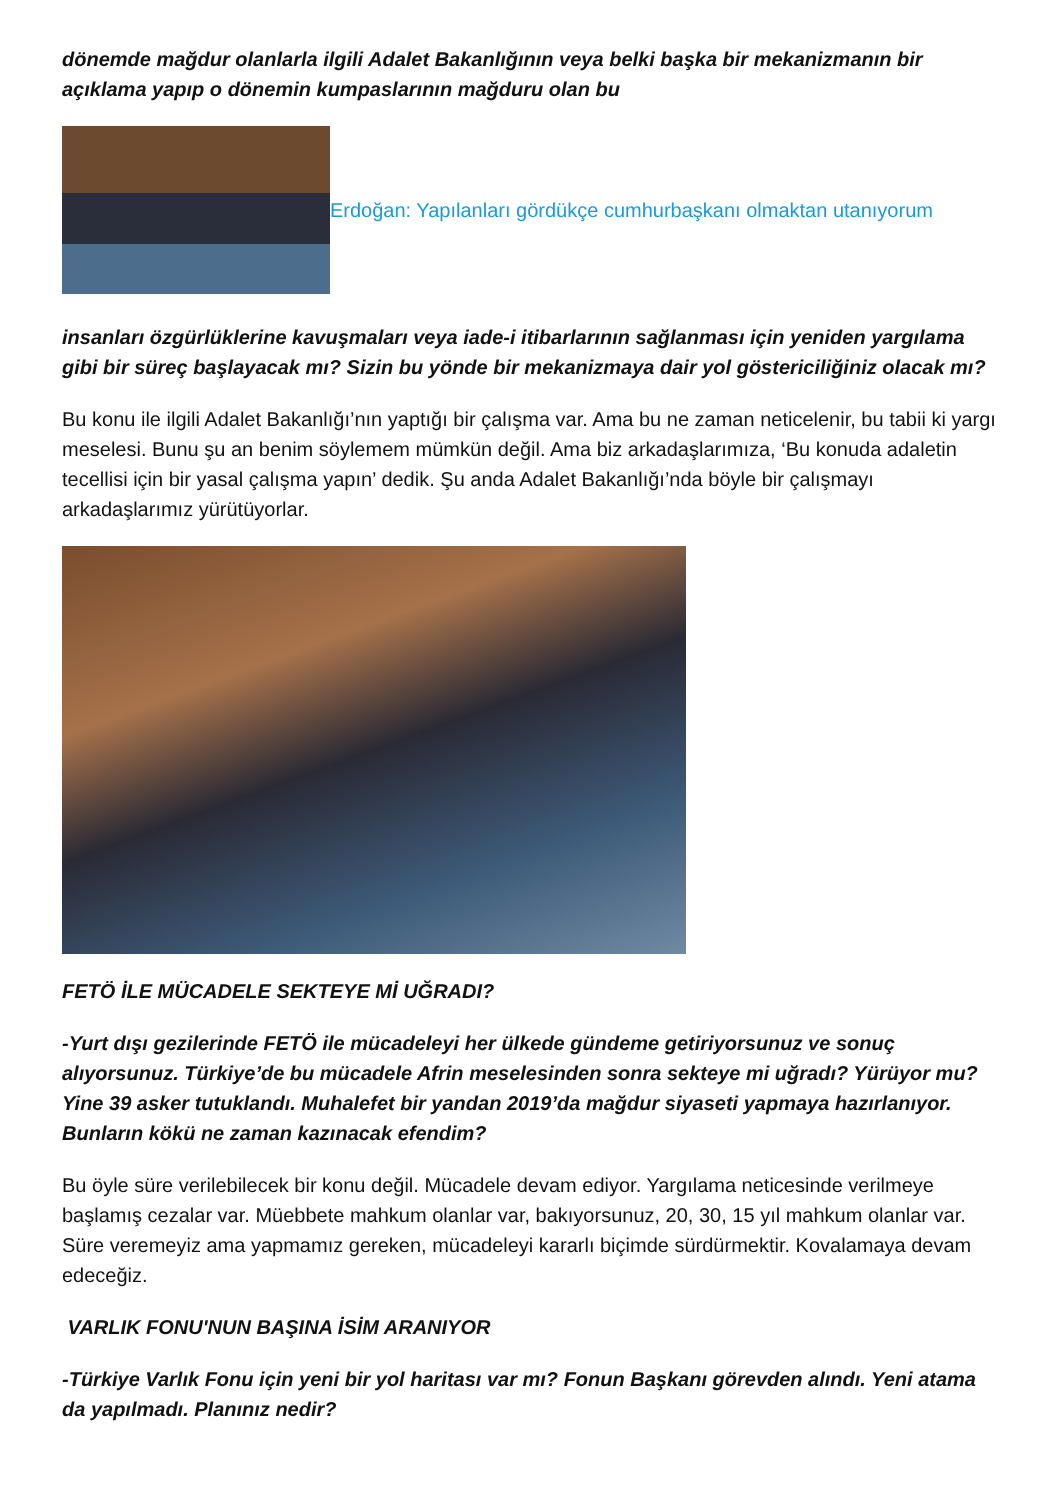dönemde mağdur olanlarla ilgili Adalet Bakanlığının veya belki başka bir mekanizmanın bir açıklama yapıp o dönemin kumpaslarının mağduru olan bu
Erdoğan: Yapılanları gördükçe cumhurbaşkanı olmaktan utanıyorum
insanları özgürlüklerine kavuşmaları veya iade-i itibarlarının sağlanması için yeniden yargılama gibi bir süreç başlayacak mı? Sizin bu yönde bir mekanizmaya dair yol göstericiliğiniz olacak mı?
Bu konu ile ilgili Adalet Bakanlığı’nın yaptığı bir çalışma var. Ama bu ne zaman neticelenir, bu tabii ki yargı meselesi. Bunu şu an benim söylemem mümkün değil. Ama biz arkadaşlarımıza, ‘Bu konuda adaletin tecellisi için bir yasal çalışma yapın’ dedik. Şu anda Adalet Bakanlığı’nda böyle bir çalışmayı arkadaşlarımız yürütüyorlar.
FETÖ İLE MÜCADELE SEKTEYE Mİ UĞRADI?
-Yurt dışı gezilerinde FETÖ ile mücadeleyi her ülkede gündeme getiriyorsunuz ve sonuç alıyorsunuz. Türkiye’de bu mücadele Afrin meselesinden sonra sekteye mi uğradı? Yürüyor mu? Yine 39 asker tutuklandı. Muhalefet bir yandan 2019’da mağdur siyaseti yapmaya hazırlanıyor. Bunların kökü ne zaman kazınacak efendim?
Bu öyle süre verilebilecek bir konu değil. Mücadele devam ediyor. Yargılama neticesinde verilmeye başlamış cezalar var. Müebbete mahkum olanlar var, bakıyorsunuz, 20, 30, 15 yıl mahkum olanlar var. Süre veremeyiz ama yapmamız gereken, mücadeleyi kararlı biçimde sürdürmektir. Kovalamaya devam edeceğiz.
VARLIK FONU'NUN BAŞINA İSİM ARANIYOR
-Türkiye Varlık Fonu için yeni bir yol haritası var mı? Fonun Başkanı görevden alındı. Yeni atama da yapılmadı. Planınız nedir?